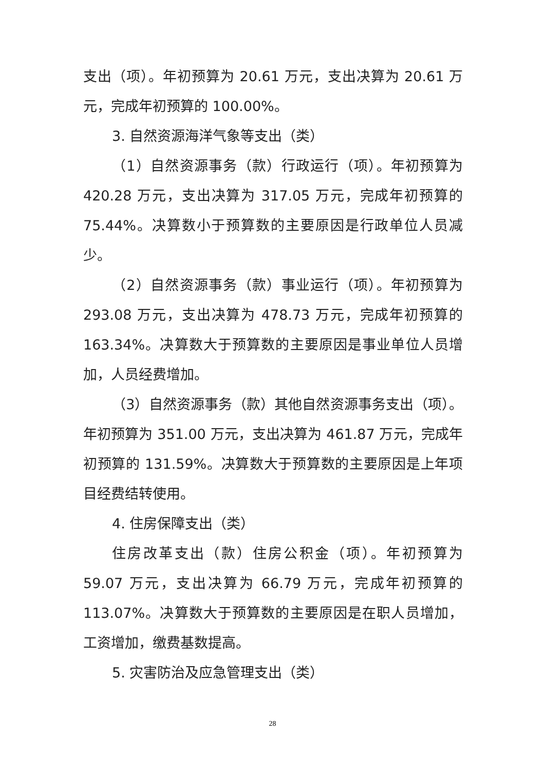支出（项）。年初预算为 20.61 万元，支出决算为 20.61 万元，完成年初预算的 100.00%。
3. 自然资源海洋气象等支出（类）
（1）自然资源事务（款）行政运行（项）。年初预算为 420.28 万元，支出决算为 317.05 万元，完成年初预算的 75.44%。决算数小于预算数的主要原因是行政单位人员减少。
（2）自然资源事务（款）事业运行（项）。年初预算为 293.08 万元，支出决算为 478.73 万元，完成年初预算的 163.34%。决算数大于预算数的主要原因是事业单位人员增加，人员经费增加。
（3）自然资源事务（款）其他自然资源事务支出（项）。年初预算为 351.00 万元，支出决算为 461.87 万元，完成年初预算的 131.59%。决算数大于预算数的主要原因是上年项目经费结转使用。
4. 住房保障支出（类）
住房改革支出（款）住房公积金（项）。年初预算为 59.07 万元，支出决算为 66.79 万元，完成年初预算的 113.07%。决算数大于预算数的主要原因是在职人员增加，工资增加，缴费基数提高。
5. 灾害防治及应急管理支出（类）
28